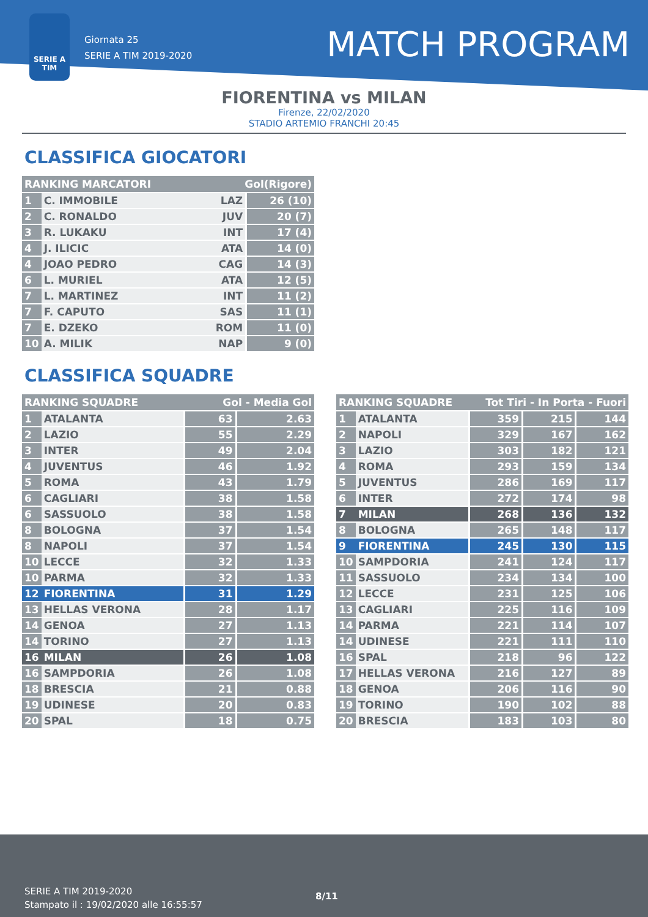SERIE A TIM
Giornata 25
SERIE A TIM 2019-2020
MATCH PROGRAM
FIORENTINA vs MILAN
Firenze, 22/02/2020
STADIO ARTEMIO FRANCHI 20:45
CLASSIFICA GIOCATORI
| RANKING MARCATORI | | Gol(Rigore) | |
| --- | --- | --- | --- |
| 1 | C. IMMOBILE | LAZ | 26 (10) |
| 2 | C. RONALDO | JUV | 20 (7) |
| 3 | R. LUKAKU | INT | 17 (4) |
| 4 | J. ILICIC | ATA | 14 (0) |
| 4 | JOAO PEDRO | CAG | 14 (3) |
| 6 | L. MURIEL | ATA | 12 (5) |
| 7 | L. MARTINEZ | INT | 11 (2) |
| 7 | F. CAPUTO | SAS | 11 (1) |
| 7 | E. DZEKO | ROM | 11 (0) |
| 10 | A. MILIK | NAP | 9 (0) |
CLASSIFICA SQUADRE
| RANKING SQUADRE | | Gol - Media Gol | |
| --- | --- | --- | --- |
| 1 | ATALANTA | 63 | 2.63 |
| 2 | LAZIO | 55 | 2.29 |
| 3 | INTER | 49 | 2.04 |
| 4 | JUVENTUS | 46 | 1.92 |
| 5 | ROMA | 43 | 1.79 |
| 6 | CAGLIARI | 38 | 1.58 |
| 6 | SASSUOLO | 38 | 1.58 |
| 8 | BOLOGNA | 37 | 1.54 |
| 8 | NAPOLI | 37 | 1.54 |
| 10 | LECCE | 32 | 1.33 |
| 10 | PARMA | 32 | 1.33 |
| 12 | FIORENTINA | 31 | 1.29 |
| 13 | HELLAS VERONA | 28 | 1.17 |
| 14 | GENOA | 27 | 1.13 |
| 14 | TORINO | 27 | 1.13 |
| 16 | MILAN | 26 | 1.08 |
| 16 | SAMPDORIA | 26 | 1.08 |
| 18 | BRESCIA | 21 | 0.88 |
| 19 | UDINESE | 20 | 0.83 |
| 20 | SPAL | 18 | 0.75 |
| RANKING SQUADRE | | Tot Tiri - In Porta - Fuori | | |
| --- | --- | --- | --- | --- |
| 1 | ATALANTA | 359 | 215 | 144 |
| 2 | NAPOLI | 329 | 167 | 162 |
| 3 | LAZIO | 303 | 182 | 121 |
| 4 | ROMA | 293 | 159 | 134 |
| 5 | JUVENTUS | 286 | 169 | 117 |
| 6 | INTER | 272 | 174 | 98 |
| 7 | MILAN | 268 | 136 | 132 |
| 8 | BOLOGNA | 265 | 148 | 117 |
| 9 | FIORENTINA | 245 | 130 | 115 |
| 10 | SAMPDORIA | 241 | 124 | 117 |
| 11 | SASSUOLO | 234 | 134 | 100 |
| 12 | LECCE | 231 | 125 | 106 |
| 13 | CAGLIARI | 225 | 116 | 109 |
| 14 | PARMA | 221 | 114 | 107 |
| 14 | UDINESE | 221 | 111 | 110 |
| 16 | SPAL | 218 | 96 | 122 |
| 17 | HELLAS VERONA | 216 | 127 | 89 |
| 18 | GENOA | 206 | 116 | 90 |
| 19 | TORINO | 190 | 102 | 88 |
| 20 | BRESCIA | 183 | 103 | 80 |
SERIE A TIM 2019-2020
Stampato il : 19/02/2020 alle 16:55:57
8/11